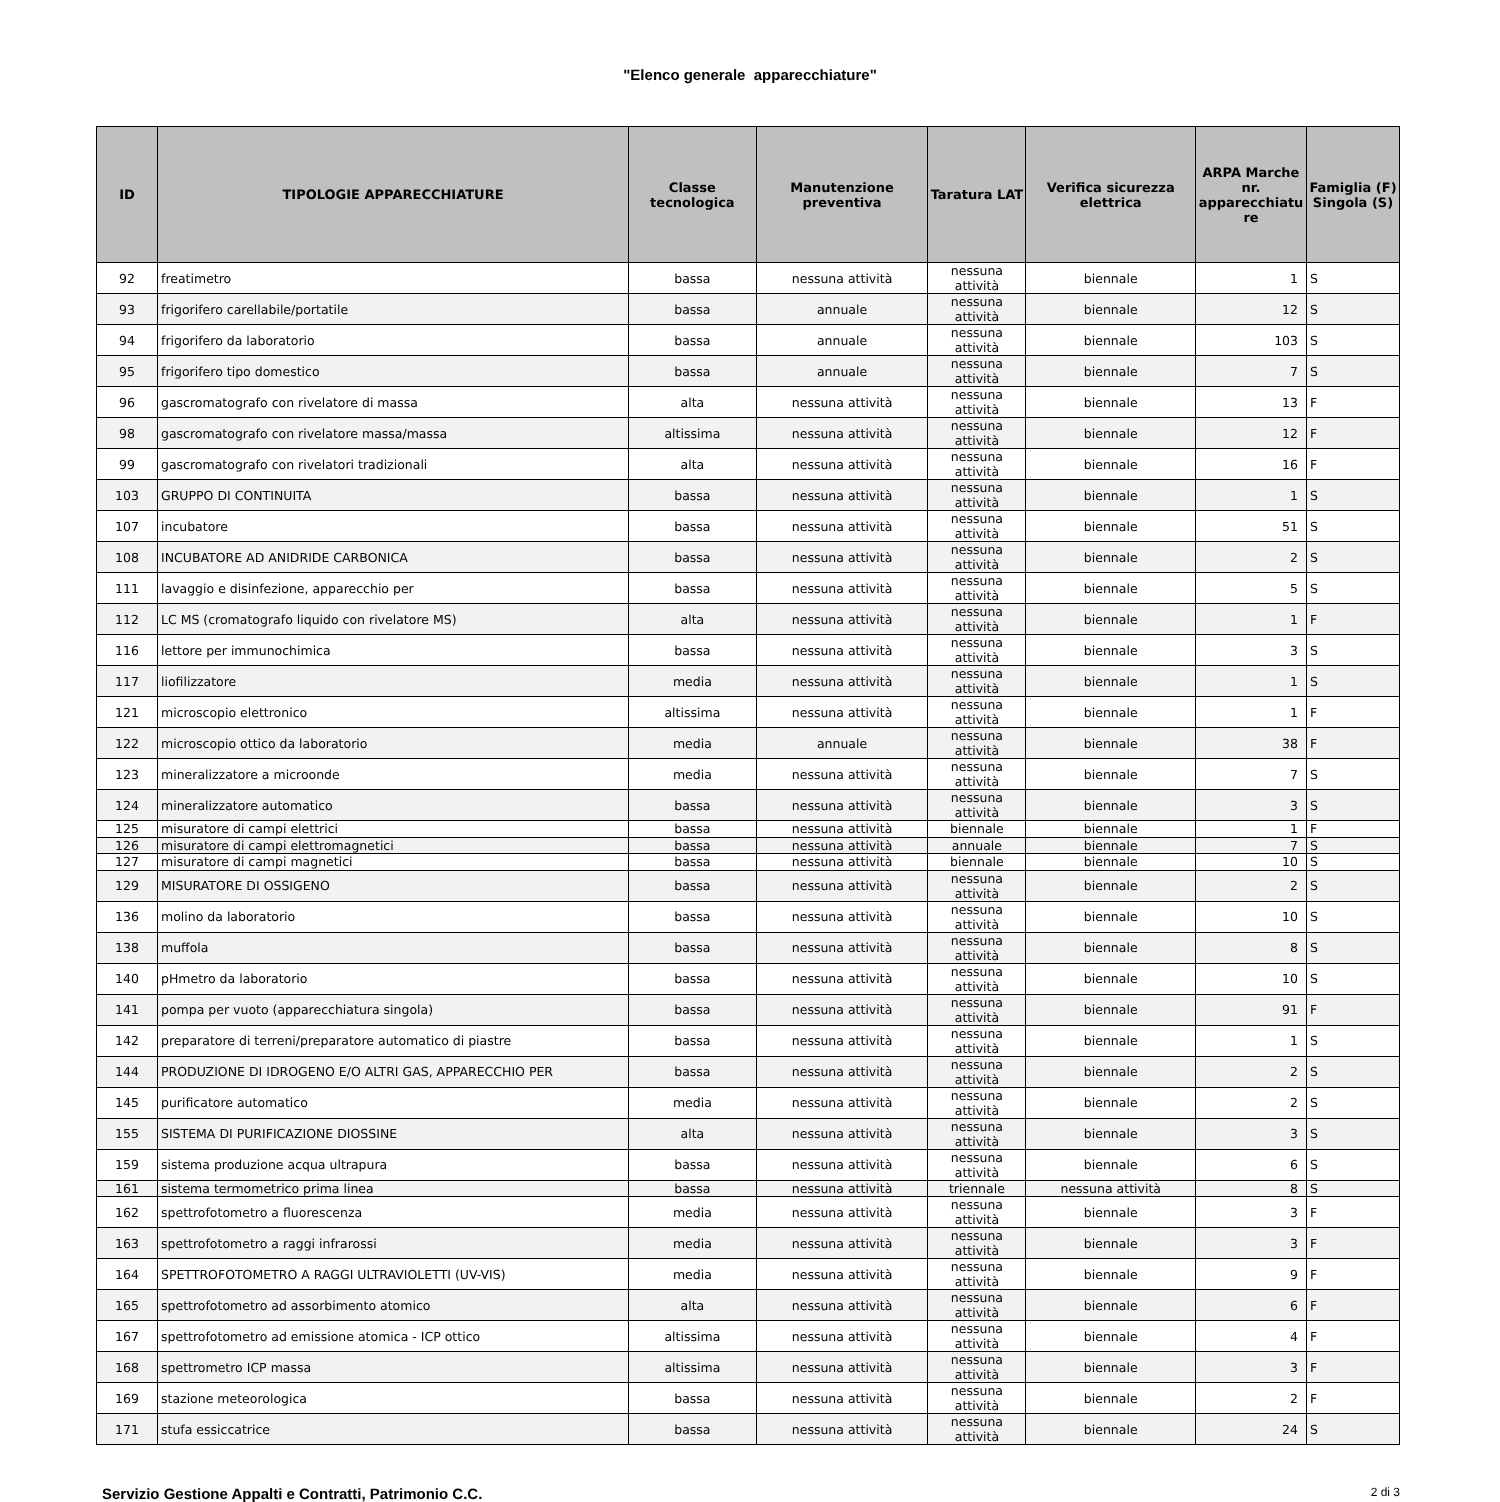"Elenco generale apparecchiature"
| ID | TIPOLOGIE APPARECCHIATURE | Classe tecnologica | Manutenzione preventiva | Taratura LAT | Verifica sicurezza elettrica | ARPA Marche nr. apparecchiatu re | Famiglia (F) Singola (S) |
| --- | --- | --- | --- | --- | --- | --- | --- |
| 92 | freatimetro | bassa | nessuna attività | nessuna attività | biennale | 1 | S |
| 93 | frigorifero carellabile/portatile | bassa | annuale | nessuna attività | biennale | 12 | S |
| 94 | frigorifero da laboratorio | bassa | annuale | nessuna attività | biennale | 103 | S |
| 95 | frigorifero tipo domestico | bassa | annuale | nessuna attività | biennale | 7 | S |
| 96 | gascromatografo con rivelatore di massa | alta | nessuna attività | nessuna attività | biennale | 13 | F |
| 98 | gascromatografo con rivelatore massa/massa | altissima | nessuna attività | nessuna attività | biennale | 12 | F |
| 99 | gascromatografo con rivelatori tradizionali | alta | nessuna attività | nessuna attività | biennale | 16 | F |
| 103 | GRUPPO DI CONTINUITA | bassa | nessuna attività | nessuna attività | biennale | 1 | S |
| 107 | incubatore | bassa | nessuna attività | nessuna attività | biennale | 51 | S |
| 108 | INCUBATORE AD ANIDRIDE CARBONICA | bassa | nessuna attività | nessuna attività | biennale | 2 | S |
| 111 | lavaggio e disinfezione, apparecchio per | bassa | nessuna attività | nessuna attività | biennale | 5 | S |
| 112 | LC MS (cromatografo liquido con rivelatore MS) | alta | nessuna attività | nessuna attività | biennale | 1 | F |
| 116 | lettore per immunochimica | bassa | nessuna attività | nessuna attività | biennale | 3 | S |
| 117 | liofilizzatore | media | nessuna attività | nessuna attività | biennale | 1 | S |
| 121 | microscopio elettronico | altissima | nessuna attività | nessuna attività | biennale | 1 | F |
| 122 | microscopio ottico da laboratorio | media | annuale | nessuna attività | biennale | 38 | F |
| 123 | mineralizzatore a microonde | media | nessuna attività | nessuna attività | biennale | 7 | S |
| 124 | mineralizzatore automatico | bassa | nessuna attività | nessuna attività | biennale | 3 | S |
| 125 | misuratore di campi elettrici | bassa | nessuna attività | biennale | biennale | 1 | F |
| 126 | misuratore di campi elettromagnetici | bassa | nessuna attività | annuale | biennale | 7 | S |
| 127 | misuratore di campi magnetici | bassa | nessuna attività | biennale | biennale | 10 | S |
| 129 | MISURATORE DI OSSIGENO | bassa | nessuna attività | nessuna attività | biennale | 2 | S |
| 136 | molino da laboratorio | bassa | nessuna attività | nessuna attività | biennale | 10 | S |
| 138 | muffola | bassa | nessuna attività | nessuna attività | biennale | 8 | S |
| 140 | pHmetro da laboratorio | bassa | nessuna attività | nessuna attività | biennale | 10 | S |
| 141 | pompa per vuoto (apparecchiatura singola) | bassa | nessuna attività | nessuna attività | biennale | 91 | F |
| 142 | preparatore di terreni/preparatore automatico di piastre | bassa | nessuna attività | nessuna attività | biennale | 1 | S |
| 144 | PRODUZIONE DI IDROGENO E/O ALTRI GAS, APPARECCHIO PER | bassa | nessuna attività | nessuna attività | biennale | 2 | S |
| 145 | purificatore automatico | media | nessuna attività | nessuna attività | biennale | 2 | S |
| 155 | SISTEMA DI PURIFICAZIONE DIOSSINE | alta | nessuna attività | nessuna attività | biennale | 3 | S |
| 159 | sistema produzione acqua ultrapura | bassa | nessuna attività | nessuna attività | biennale | 6 | S |
| 161 | sistema termometrico prima linea | bassa | nessuna attività | triennale | nessuna attività | 8 | S |
| 162 | spettrofotometro a fluorescenza | media | nessuna attività | nessuna attività | biennale | 3 | F |
| 163 | spettrofotometro a raggi infrarossi | media | nessuna attività | nessuna attività | biennale | 3 | F |
| 164 | SPETTROFOTOMETRO A RAGGI ULTRAVIOLETTI (UV-VIS) | media | nessuna attività | nessuna attività | biennale | 9 | F |
| 165 | spettrofotometro ad assorbimento atomico | alta | nessuna attività | nessuna attività | biennale | 6 | F |
| 167 | spettrofotometro ad emissione atomica - ICP ottico | altissima | nessuna attività | nessuna attività | biennale | 4 | F |
| 168 | spettrometro ICP massa | altissima | nessuna attività | nessuna attività | biennale | 3 | F |
| 169 | stazione meteorologica | bassa | nessuna attività | nessuna attività | biennale | 2 | F |
| 171 | stufa essiccatrice | bassa | nessuna attività | nessuna attività | biennale | 24 | S |
Servizio Gestione Appalti e Contratti, Patrimonio C.C. 2 di 3